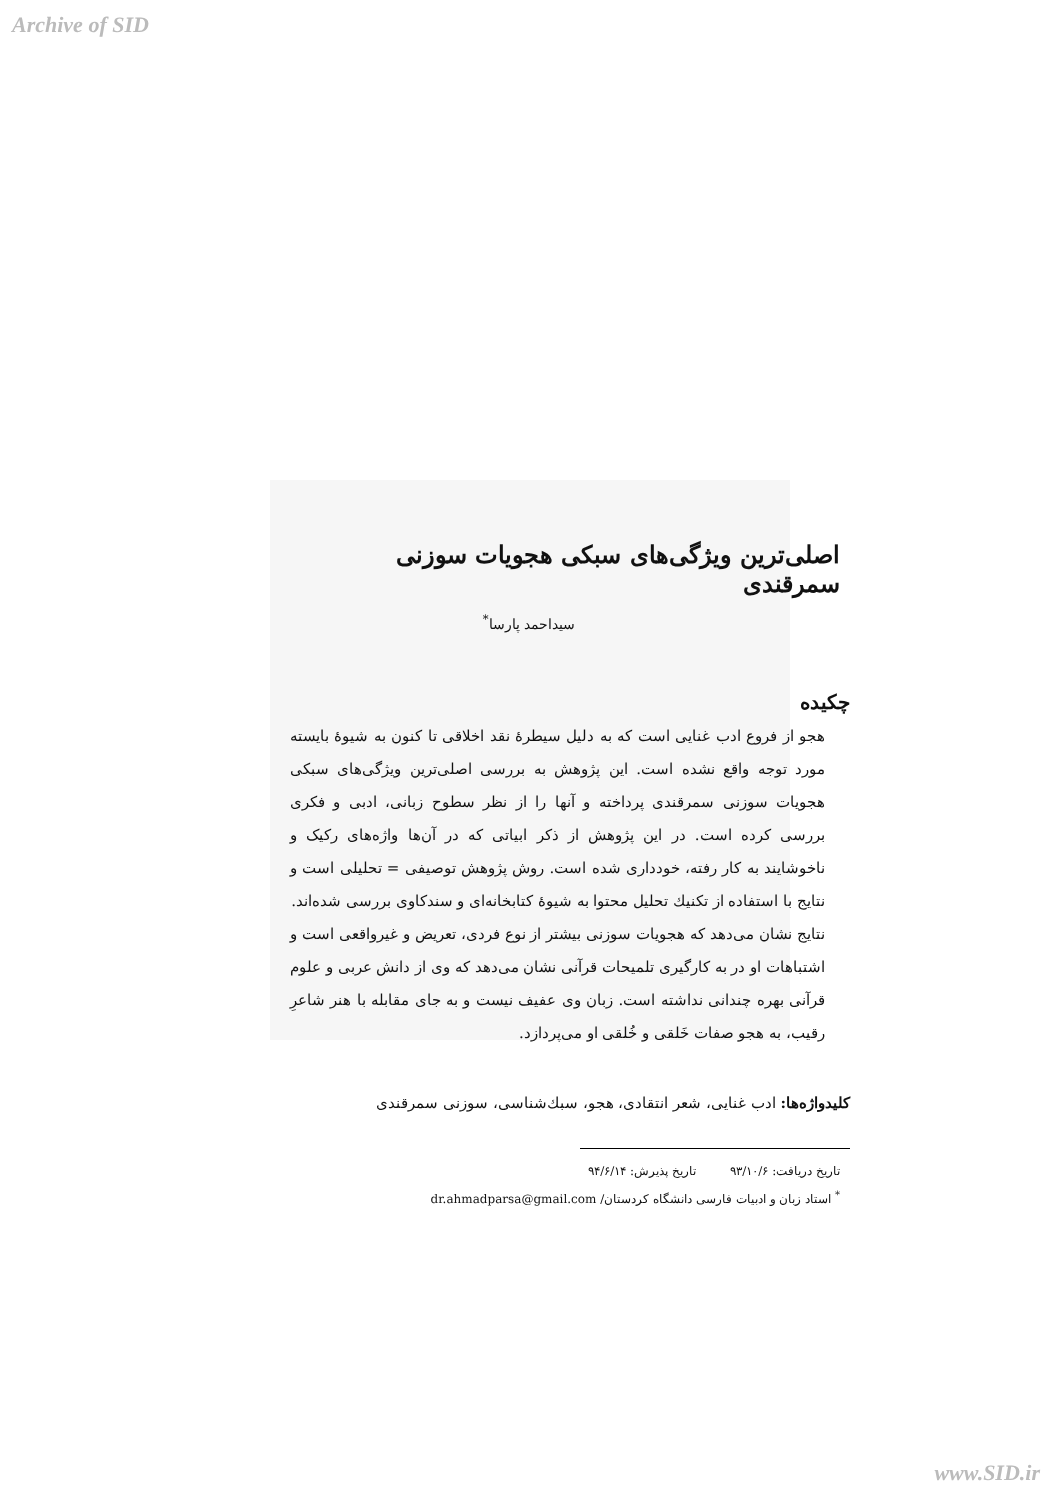Archive of SID
اصلی‌ترین ویژگی‌های سبکی هجویات سوزنی سمرقندی
سیداحمد پارسا<sup>*</sup>
چکیده
هجو از فروع ادب غنایی است که به دلیل سیطرهٔ نقد اخلاقی تا کنون به شیوهٔ بایسته مورد توجه واقع نشده است. این پژوهش به بررسی اصلی‌ترین ویژگی‌های سبکی هجویات سوزنی سمرقندی پرداخته و آنها را از نظر سطوح زبانی، ادبی و فکری بررسی کرده است. در این پژوهش از ذکر ابیاتی که در آن‌ها واژه‌های رکیک و ناخوشایند به کار رفته، خودداری شده است. روش پژوهش توصیفی = تحلیلی است و نتایج با استفاده از تکنیك تحلیل محتوا به شیوهٔ کتابخانه‌ای و سندکاوی بررسی شده‌اند.
نتایج نشان می‌دهد که هجویات سوزنی بیشتر از نوع فردی، تعریض و غیرواقعی است و اشتباهات او در به کارگیری تلمیحات قرآنی نشان می‌دهد که وی از دانش عربی و علوم قرآنی بهره چندانی نداشته است. زبان وی عفیف نیست و به جای مقابله با هنر شاعرِ رقیب، به هجو صفات خَلقی و خُلقی او می‌پردازد.
کلیدواژه‌ها: ادب غنایی، شعر انتقادی، هجو، سبك‌شناسی، سوزنی سمرقندی
تاریخ دریافت: ۹۳/۱۰/۶ تاریخ پذیرش: ۹۴/۶/۱۴
<sup>*</sup> استاد زبان و ادبیات فارسی دانشگاه کردستان/ dr.ahmadparsa@gmail.com
www.SID.ir